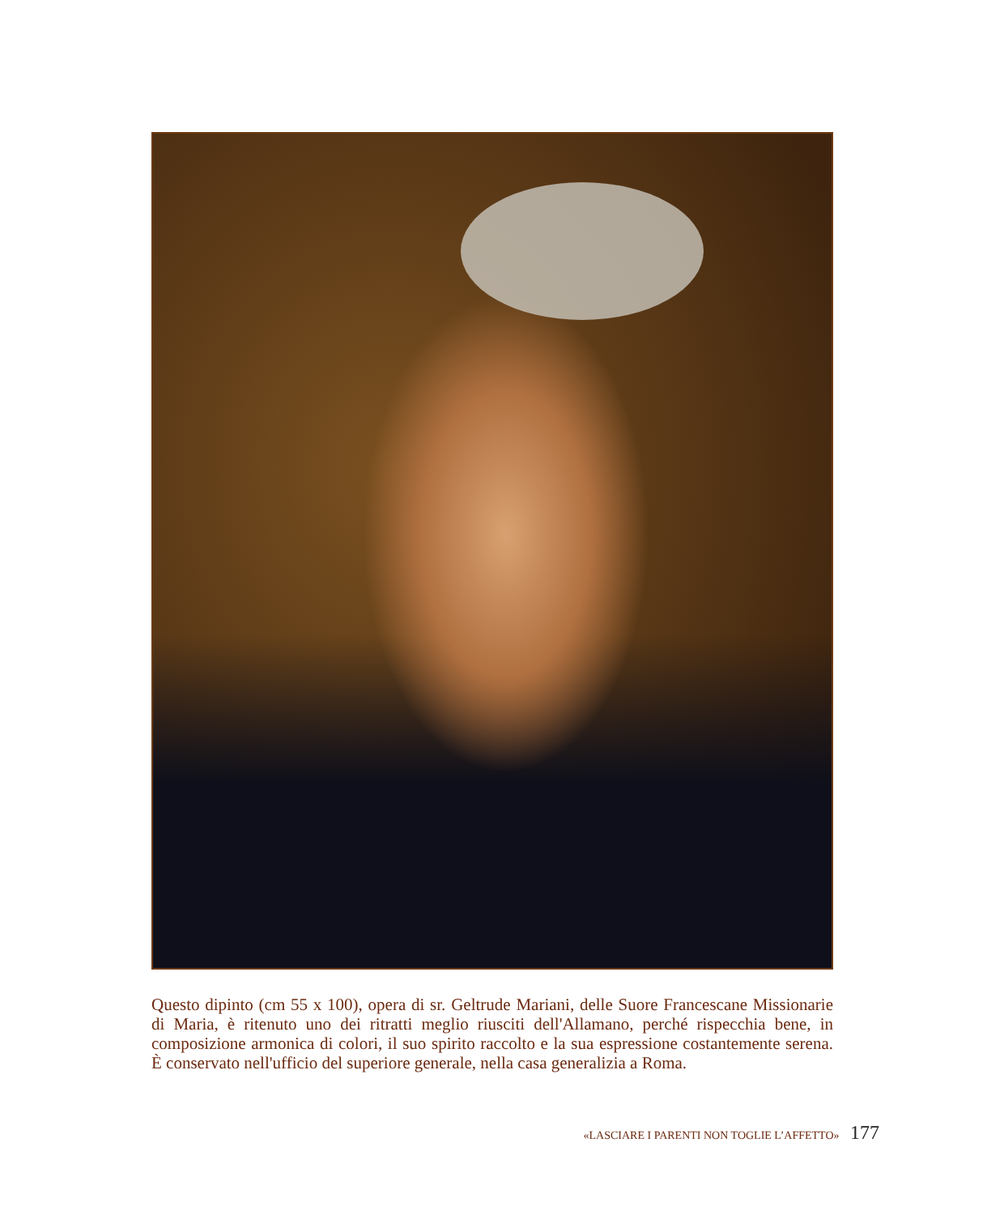Questo dipinto (cm 55 x 100), opera di sr. Geltrude Mariani, delle Suore Francescane Missiona­rie di Maria, è ritenuto uno dei ritratti meglio riusciti dell'Allamano, perché rispecchia bene, in composizione armonica di colori, il suo spirito raccolto e la sua espressione costantemente sere­na. È conservato nell'ufficio del superiore generale, nella casa generalizia a Roma.
«LASCIARE I PARENTI NON TOGLIE L’AFFETTO» 177